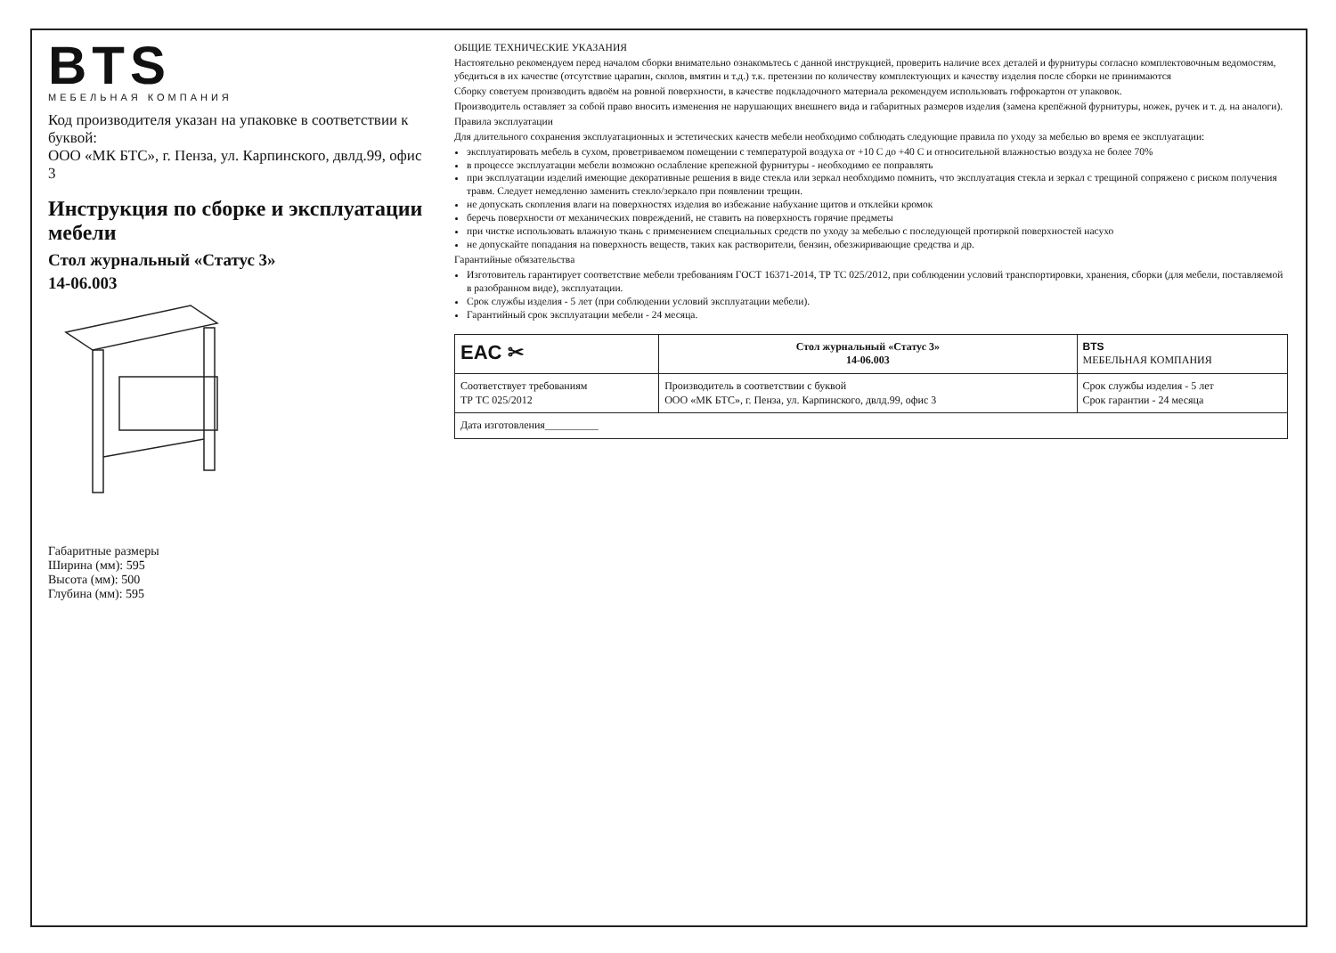BTS
МЕБЕЛЬНАЯ КОМПАНИЯ
Код производителя указан на упаковке в соответствии к буквой:
ООО «МК БТС», г. Пенза, ул. Карпинского, двлд.99, офис 3
Инструкция по сборке и эксплуатации мебели
Стол журнальный «Статус 3»
14-06.003
Габаритные размеры
Ширина (мм): 595
Высота (мм): 500
Глубина (мм): 595
ОБЩИЕ ТЕХНИЧЕСКИЕ УКАЗАНИЯ
Настоятельно рекомендуем перед началом сборки внимательно ознакомьтесь с данной инструкцией, проверить наличие всех деталей и фурнитуры согласно комплектовочным ведомостям, убедиться в их качестве (отсутствие царапин, сколов, вмятин и т.д.) т.к. претензии по количеству комплектующих и качеству изделия после сборки не принимаются
Сборку советуем производить вдвоём на ровной поверхности, в качестве подкладочного материала рекомендуем использовать гофрокартон от упаковок.
Производитель оставляет за собой право вносить изменения не нарушающих внешнего вида и габаритных размеров изделия (замена крепёжной фурнитуры, ножек, ручек и т. д. на аналоги).
Правила эксплуатации
Для длительного сохранения эксплуатационных и эстетических качеств мебели необходимо соблюдать следующие правила по уходу за мебелью во время ее эксплуатации:
эксплуатировать мебель в сухом, проветриваемом помещении с температурой воздуха от +10 С до +40 С и относительной влажностью воздуха не более 70%
в процессе эксплуатации мебели возможно ослабление крепежной фурнитуры - необходимо ее поправлять
при эксплуатации изделий имеющие декоративные решения в виде стекла или зеркал необходимо помнить, что эксплуатация стекла и зеркал с трещиной сопряжено с риском получения травм. Следует немедленно заменить стекло/зеркало при появлении трещин.
не допускать скопления влаги на поверхностях изделия во избежание набухание щитов и отклейки кромок
беречь поверхности от механических повреждений, не ставить на поверхность горячие предметы
при чистке использовать влажную ткань с применением специальных средств по уходу за мебелью с последующей протиркой поверхностей насухо
не допускайте попадания на поверхность веществ, таких как растворители, бензин, обезжиривающие средства и др.
Гарантийные обязательства
Изготовитель гарантирует соответствие мебели требованиям ГОСТ 16371-2014, ТР ТС 025/2012, при соблюдении условий транспортировки, хранения, сборки (для мебели, поставляемой в разобранном виде), эксплуатации.
Срок службы изделия - 5 лет (при соблюдении условий эксплуатации мебели).
Гарантийный срок эксплуатации мебели - 24 месяца.
| EAC ✂ | Стол журнальный «Статус 3» 14-06.003 | BTS МЕБЕЛЬНАЯ КОМПАНИЯ |
| Соответствует требованиям ТР ТС 025/2012 | Производитель в соответствии с буквой ООО «МК БТС», г. Пенза, ул. Карпинского, двлд.99, офис 3 | Срок службы изделия - 5 лет Срок гарантии - 24 месяца |
| Дата изготовления__________ | | |